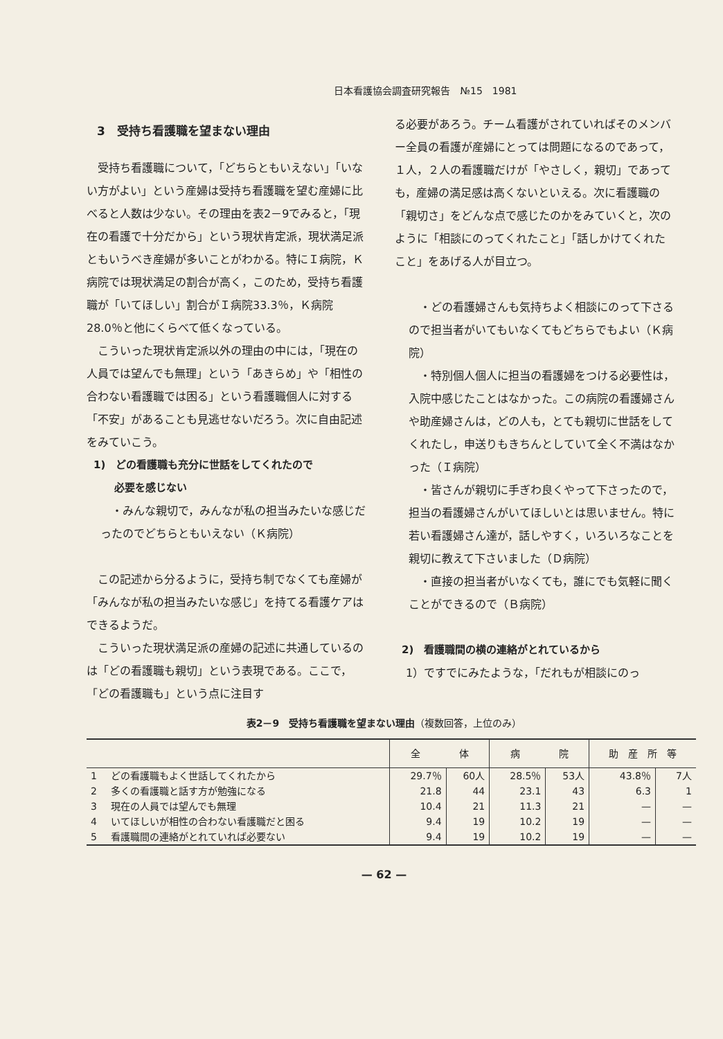日本看護協会調査研究報告　№15　1981
3　受持ち看護職を望まない理由
受持ち看護職について，「どちらともいえない」「いない方がよい」という産婦は受持ち看護職を望む産婦に比べると人数は少ない。その理由を表2－9でみると，「現在の看護で十分だから」という現状肯定派，現状満足派ともいうべき産婦が多いことがわかる。特にＩ病院，Ｋ病院では現状満足の割合が高く，このため，受持ち看護職が「いてほしい」割合がＩ病院33.3％，Ｋ病院28.0％と他にくらべて低くなっている。
こういった現状肯定派以外の理由の中には，「現在の人員では望んでも無理」という「あきらめ」や「相性の合わない看護職では困る」という看護職個人に対する「不安」があることも見逃せないだろう。次に自由記述をみていこう。
1)　どの看護職も充分に世話をしてくれたので
　　必要を感じない
・みんな親切で，みんなが私の担当みたいな感じだったのでどちらともいえない（Ｋ病院）
この記述から分るように，受持ち制でなくても産婦が「みんなが私の担当みたいな感じ」を持てる看護ケアはできるようだ。
こういった現状満足派の産婦の記述に共通しているのは「どの看護職も親切」という表現である。ここで，「どの看護職も」という点に注目す
る必要があろう。チーム看護がされていればそのメンバー全員の看護が産婦にとっては問題になるのであって，１人，２人の看護職だけが「やさしく，親切」であっても，産婦の満足感は高くないといえる。次に看護職の「親切さ」をどんな点で感じたのかをみていくと，次のように「相談にのってくれたこと」「話しかけてくれたこと」をあげる人が目立つ。
・どの看護婦さんも気持ちよく相談にのって下さるので担当者がいてもいなくてもどちらでもよい（Ｋ病院）
・特別個人個人に担当の看護婦をつける必要性は，入院中感じたことはなかった。この病院の看護婦さんや助産婦さんは，どの人も，とても親切に世話をしてくれたし，申送りもきちんとしていて全く不満はなかった（Ｉ病院）
・皆さんが親切に手ぎわ良くやって下さったので，担当の看護婦さんがいてほしいとは思いません。特に若い看護婦さん達が，話しやすく，いろいろなことを親切に教えて下さいました（Ｄ病院）
・直接の担当者がいなくても，誰にでも気軽に聞くことができるので（Ｂ病院）
2)　看護職間の横の連絡がとれているから
1）ですでにみたような，「だれもが相談にのっ
表2－9　受持ち看護職を望まない理由（複数回答，上位のみ）
| | | 全 体 | | 病 院 | | 助 産 所 等 | |
| --- | --- | --- | --- | --- | --- | --- | --- |
| 1 | どの看護職もよく世話してくれたから | 29.7％ | 60人 | 28.5％ | 53人 | 43.8％ | 7人 |
| 2 | 多くの看護職と話す方が勉強になる | 21.8 | 44 | 23.1 | 43 | 6.3 | 1 |
| 3 | 現在の人員では望んでも無理 | 10.4 | 21 | 11.3 | 21 | — | — |
| 4 | いてほしいが相性の合わない看護職だと困る | 9.4 | 19 | 10.2 | 19 | — | — |
| 5 | 看護職間の連絡がとれていれば必要ない | 9.4 | 19 | 10.2 | 19 | — | — |
— 62 —